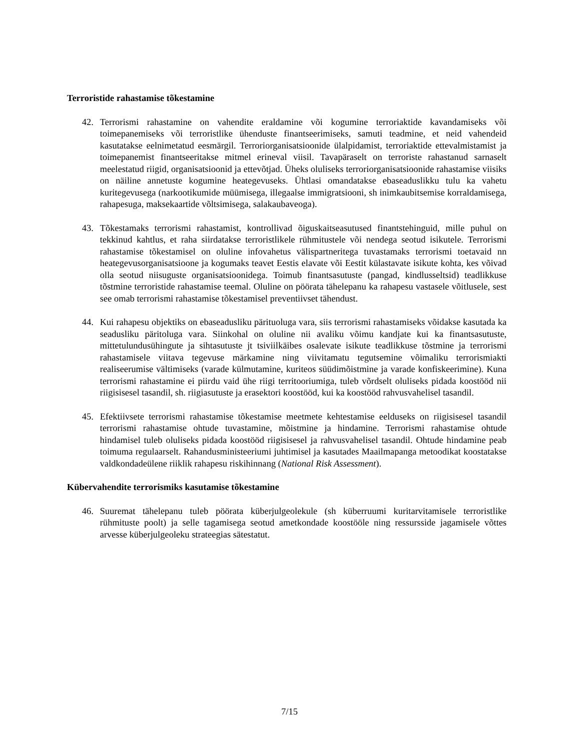Terroristide rahastamise tõkestamine
42. Terrorismi rahastamine on vahendite eraldamine või kogumine terroriaktide kavandamiseks või toimepanemiseks või terroristlike ühenduste finantseerimiseks, samuti teadmine, et neid vahendeid kasutatakse eelnimetatud eesmärgil. Terroriorganisatsioonide ülalpidamist, terroriaktide ettevalmistamist ja toimepanemist finantseeritakse mitmel erineval viisil. Tavapäraselt on terroriste rahastanud sarnaselt meelestatud riigid, organisatsioonid ja ettevõtjad. Üheks oluliseks terroriorganisatsioonide rahastamise viisiks on näiline annetuste kogumine heategevuseks. Ühtlasi omandatakse ebaseaduslikku tulu ka vahetu kuritegevusega (narkootikumide müümisega, illegaalse immigratsiooni, sh inimkaubitsemise korraldamisega, rahapesuga, maksekaartide võltsimisega, salakaubaveoga).
43. Tõkestamaks terrorismi rahastamist, kontrollivad õiguskaitseasutused finantstehinguid, mille puhul on tekkinud kahtlus, et raha siirdatakse terroristlikele rühmitustele või nendega seotud isikutele. Terrorismi rahastamise tõkestamisel on oluline infovahetus välispartneritega tuvastamaks terrorismi toetavaid nn heategevusorganisatsioone ja kogumaks teavet Eestis elavate või Eestit külastavate isikute kohta, kes võivad olla seotud niisuguste organisatsioonidega. Toimub finantsasutuste (pangad, kindlusseltsid) teadlikkuse tõstmine terroristide rahastamise teemal. Oluline on pöörata tähelepanu ka rahapesu vastasele võitlusele, sest see omab terrorismi rahastamise tõkestamisel preventiivset tähendust.
44. Kui rahapesu objektiks on ebaseadusliku pärituoluga vara, siis terrorismi rahastamiseks võidakse kasutada ka seadusliku päritoluga vara. Siinkohal on oluline nii avaliku võimu kandjate kui ka finantsasutuste, mittetulundusühingute ja sihtasutuste jt tsiviilkäibes osalevate isikute teadlikkuse tõstmine ja terrorismi rahastamisele viitava tegevuse märkamine ning viivitamatu tegutsemine võimaliku terrorismiakti realiseerumise vältimiseks (varade külmutamine, kuriteos süüdimõistmine ja varade konfiskeerimine). Kuna terrorismi rahastamine ei piirdu vaid ühe riigi territooriumiga, tuleb võrdselt oluliseks pidada koostööd nii riigisisesel tasandil, sh. riigiasutuste ja erasektori koostööd, kui ka koostööd rahvusvahelisel tasandil.
45. Efektiivsete terrorismi rahastamise tõkestamise meetmete kehtestamise eelduseks on riigisisesel tasandil terrorismi rahastamise ohtude tuvastamine, mõistmine ja hindamine. Terrorismi rahastamise ohtude hindamisel tuleb oluliseks pidada koostööd riigisisesel ja rahvusvahelisel tasandil. Ohtude hindamine peab toimuma regulaarselt. Rahandusministeeriumi juhtimisel ja kasutades Maailmapanga metoodikat koostatakse valdkondadeülene riiklik rahapesu riskihinnang (National Risk Assessment).
Kübervahendite terrorismiks kasutamise tõkestamine
46. Suuremat tähelepanu tuleb pöörata küberjulgeolekule (sh küberruumi kuritarvitamisele terroristlike rühmituste poolt) ja selle tagamisega seotud ametkondade koostööle ning ressursside jagamisele võttes arvesse küberjulgeoleku strateegias sätestatut.
7/15